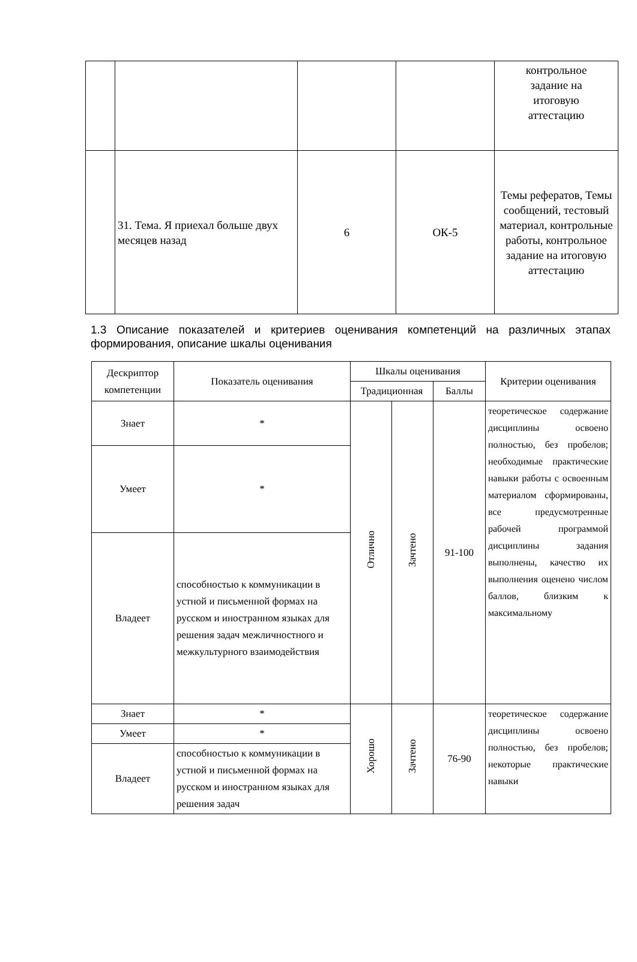| | | | | контрольное задание на итоговую аттестацию |
| | 31. Тема. Я приехал больше двух месяцев назад | 6 | ОК-5 | Темы рефератов, Темы сообщений, тестовый материал, контрольные работы, контрольное задание на итоговую аттестацию |
1.3 Описание показателей и критериев оценивания компетенций на различных этапах формирования, описание шкалы оценивания
| Дескриптор компетенции | Показатель оценивания | Шкалы оценивания | | | Критерии оценивания |
| --- | --- | --- | --- | --- | --- |
| | | Традиционная | | Баллы | |
| Знает | * | Отлично | Зачтено | 91-100 | теоретическое содержание дисциплины освоено полностью, без пробелов; необходимые практические навыки работы с освоенным материалом сформированы, все предусмотренные рабочей программой дисциплины задания выполнены, качество их выполнения оценено числом баллов, близким к максимальному |
| Умеет | * | | | | |
| Владеет | способностью к коммуникации в устной и письменной формах на русском и иностранном языках для решения задач межличностного и межкультурного взаимодействия | | | | |
| Знает | * | Хорошо | Зачтено | 76-90 | теоретическое содержание дисциплины освоено полностью, без пробелов; некоторые практические навыки |
| Умеет | * | | | | |
| Владеет | способностью к коммуникации в устной и письменной формах на русском и иностранном языках для решения задач | | | | |